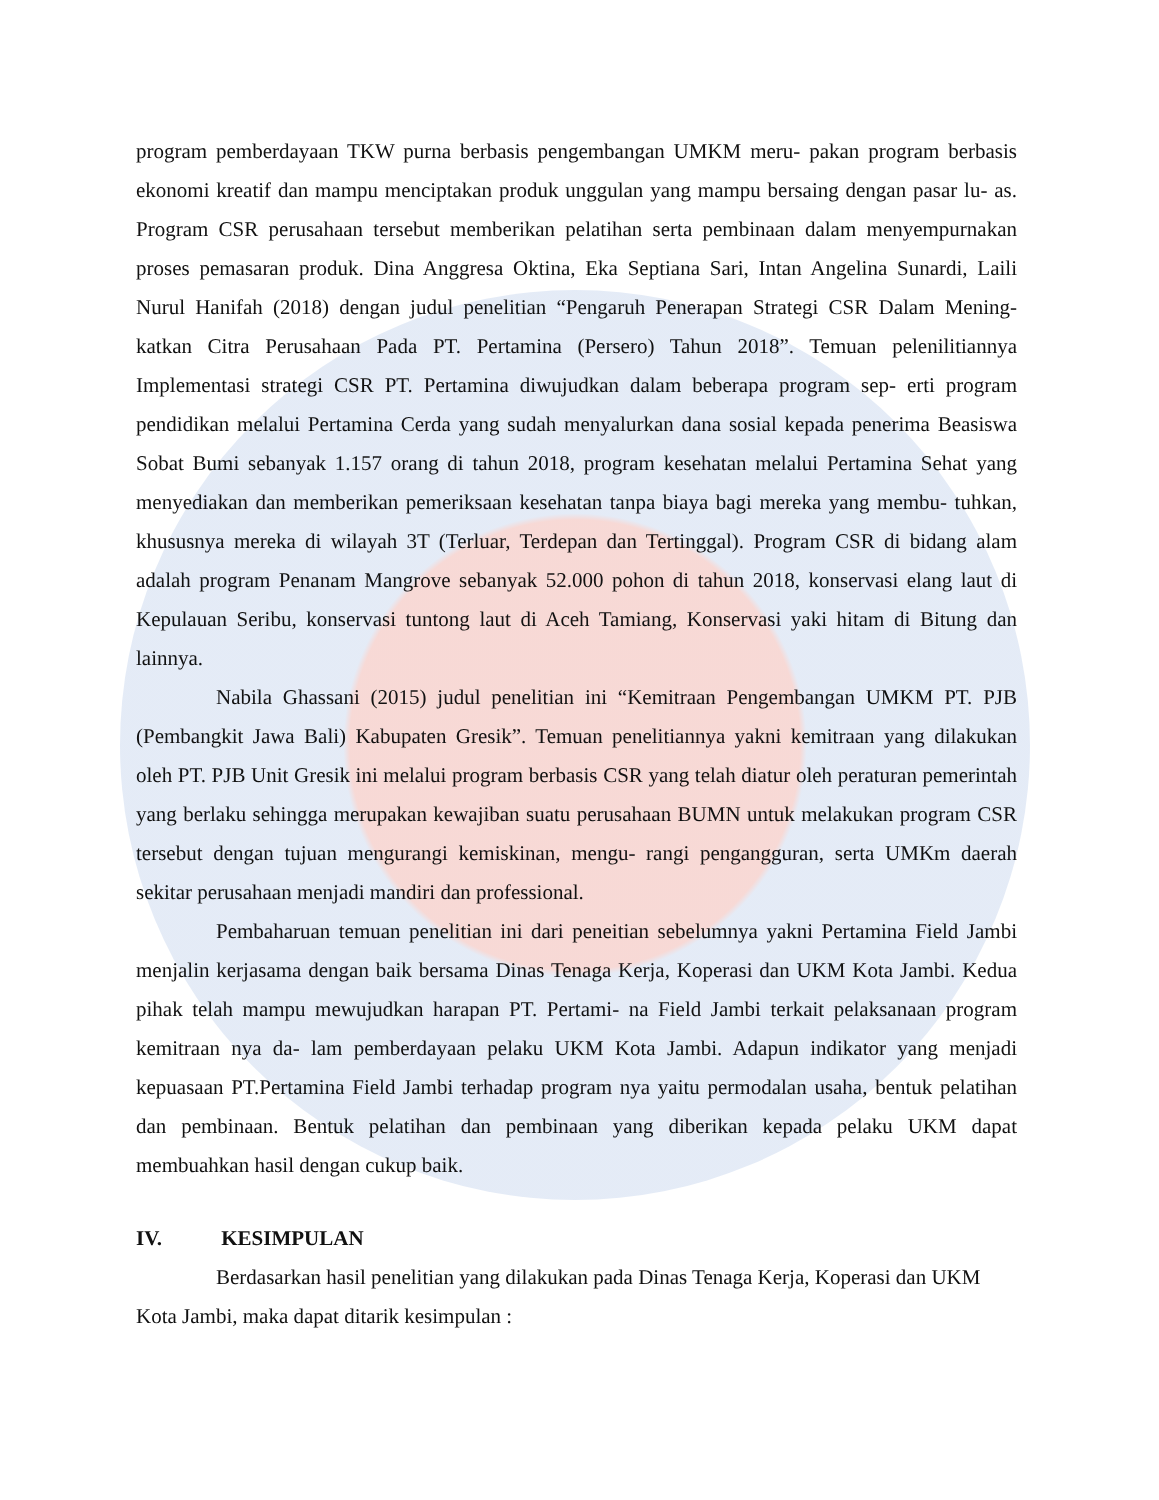program pemberdayaan TKW purna berbasis pengembangan UMKM meru- pakan program berbasis ekonomi kreatif dan mampu menciptakan produk unggulan yang mampu bersaing dengan pasar lu- as. Program CSR perusahaan tersebut memberikan pelatihan serta pembinaan dalam menyempurnakan proses pemasaran produk. Dina Anggresa Oktina, Eka Septiana Sari, Intan Angelina Sunardi, Laili Nurul Hanifah (2018) dengan judul penelitian “Pengaruh Penerapan Strategi CSR Dalam Mening- katkan Citra Perusahaan Pada PT. Pertamina (Persero) Tahun 2018”. Temuan pelenilitiannya Implementasi strategi CSR PT. Pertamina diwujudkan dalam beberapa program sep- erti program pendidikan melalui Pertamina Cerda yang sudah menyalurkan dana sosial kepada penerima Beasiswa Sobat Bumi sebanyak 1.157 orang di tahun 2018, program kesehatan melalui Pertamina Sehat yang menyediakan dan memberikan pemeriksaan kesehatan tanpa biaya bagi mereka yang membu- tuhkan, khususnya mereka di wilayah 3T (Terluar, Terdepan dan Tertinggal). Program CSR di bidang alam adalah program Penanam Mangrove sebanyak 52.000 pohon di tahun 2018, konservasi elang laut di Kepulauan Seribu, konservasi tuntong laut di Aceh Tamiang, Konservasi yaki hitam di Bitung dan lainnya.
Nabila Ghassani (2015) judul penelitian ini “Kemitraan Pengembangan UMKM PT. PJB (Pembangkit Jawa Bali) Kabupaten Gresik”. Temuan penelitiannya yakni kemitraan yang dilakukan oleh PT. PJB Unit Gresik ini melalui program berbasis CSR yang telah diatur oleh peraturan pemerintah yang berlaku sehingga merupakan kewajiban suatu perusahaan BUMN untuk melakukan program CSR tersebut dengan tujuan mengurangi kemiskinan, mengu- rangi pengangguran, serta UMKm daerah sekitar perusahaan menjadi mandiri dan professional.
Pembaharuan temuan penelitian ini dari peneitian sebelumnya yakni Pertamina Field Jambi menjalin kerjasama dengan baik bersama Dinas Tenaga Kerja, Koperasi dan UKM Kota Jambi. Kedua pihak telah mampu mewujudkan harapan PT. Pertami- na Field Jambi terkait pelaksanaan program kemitraan nya da- lam pemberdayaan pelaku UKM Kota Jambi. Adapun indikator yang menjadi kepuasaan PT.Pertamina Field Jambi terhadap program nya yaitu permodalan usaha, bentuk pelatihan dan pembinaan. Bentuk pelatihan dan pembinaan yang diberikan kepada pelaku UKM dapat membuahkan hasil dengan cukup baik.
IV. KESIMPULAN
Berdasarkan hasil penelitian yang dilakukan pada Dinas Tenaga Kerja, Koperasi dan UKM Kota Jambi, maka dapat ditarik kesimpulan :